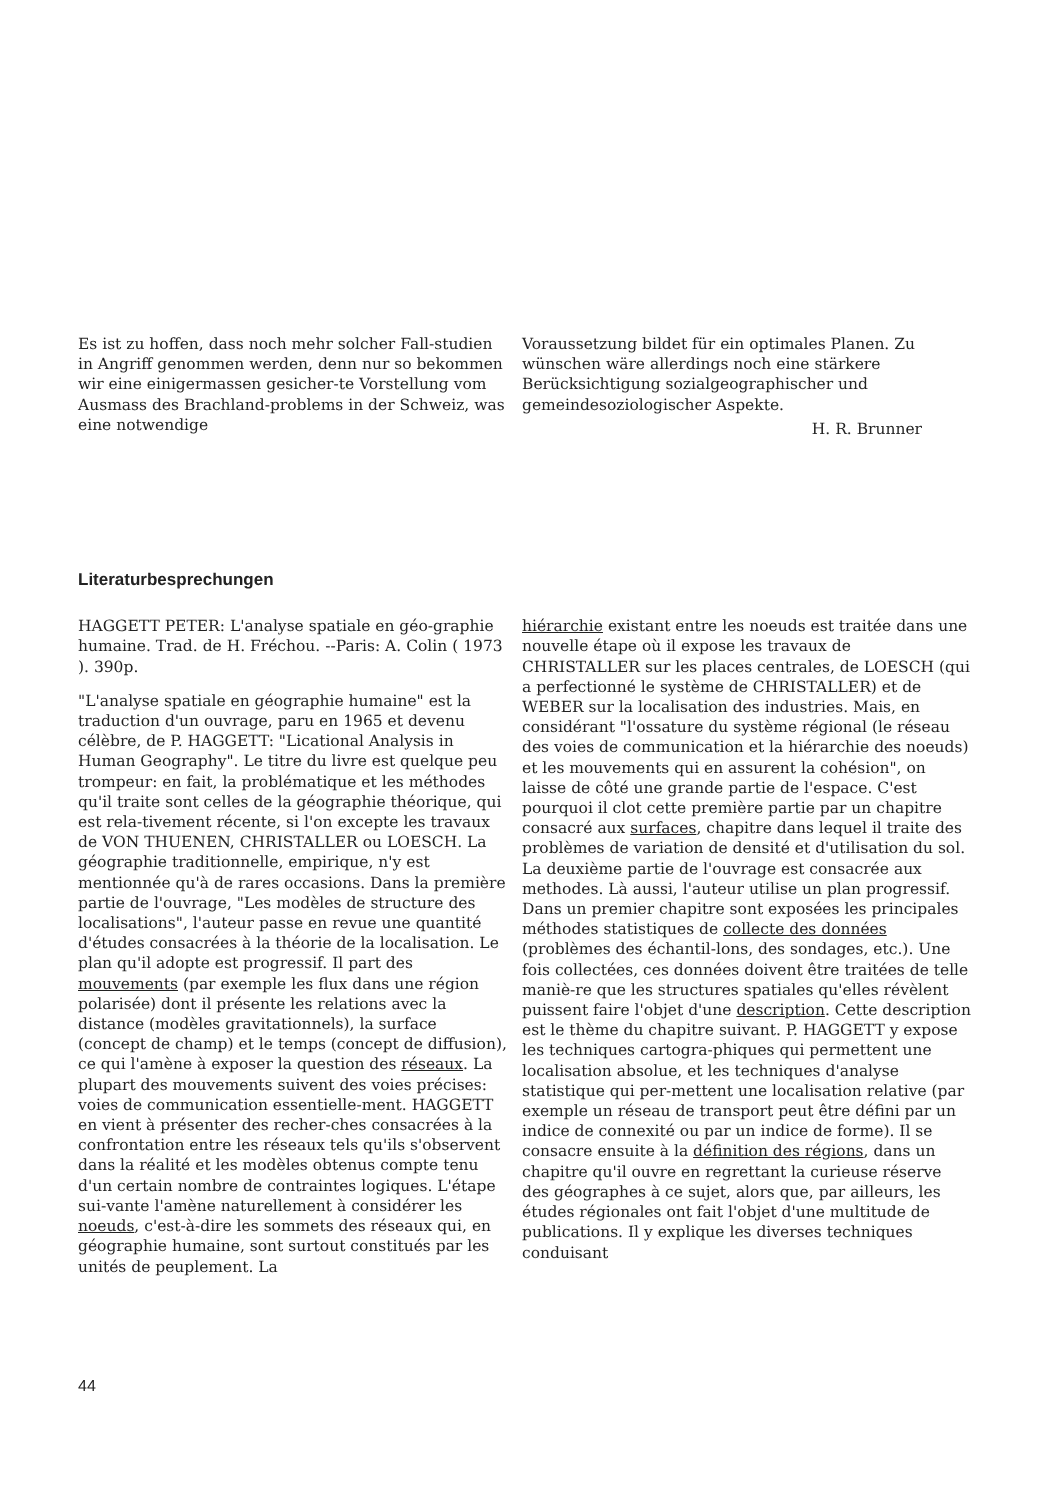Es ist zu hoffen, dass noch mehr solcher Fall-studien in Angriff genommen werden, denn nur so bekommen wir eine einigermassen gesicher-te Vorstellung vom Ausmass des Brachland-problems in der Schweiz, was eine notwendige
Voraussetzung bildet für ein optimales Planen. Zu wünschen wäre allerdings noch eine stärkere Berücksichtigung sozialgeographischer und gemeindesoziologischer Aspekte.
H. R. Brunner
Literaturbesprechungen
HAGGETT PETER: L'analyse spatiale en géo-graphie humaine. Trad. de H. Fréchou. --Paris: A. Colin ( 1973 ). 390p.
"L'analyse spatiale en géographie humaine" est la traduction d'un ouvrage, paru en 1965 et devenu célèbre, de P. HAGGETT: "Licational Analysis in Human Geography". Le titre du livre est quelque peu trompeur: en fait, la problématique et les méthodes qu'il traite sont celles de la géographie théorique, qui est rela-tivement récente, si l'on excepte les travaux de VON THUENEN, CHRISTALLER ou LOESCH. La géographie traditionnelle, empirique, n'y est mentionnée qu'à de rares occasions. Dans la première partie de l'ouvrage, "Les modèles de structure des localisations", l'auteur passe en revue une quantité d'études consacrées à la théorie de la localisation. Le plan qu'il adopte est progressif. Il part des mouvements (par exemple les flux dans une région polarisée) dont il présente les relations avec la distance (modèles gravitationnels), la surface (concept de champ) et le temps (concept de diffusion), ce qui l'amène à exposer la question des réseaux. La plupart des mouvements suivent des voies précises: voies de communication essentielle-ment. HAGGETT en vient à présenter des recher-ches consacrées à la confrontation entre les réseaux tels qu'ils s'observent dans la réalité et les modèles obtenus compte tenu d'un certain nombre de contraintes logiques. L'étape sui-vante l'amène naturellement à considérer les noeuds, c'est-à-dire les sommets des réseaux qui, en géographie humaine, sont surtout constitués par les unités de peuplement. La
hiérarchie existant entre les noeuds est traitée dans une nouvelle étape où il expose les travaux de CHRISTALLER sur les places centrales, de LOESCH (qui a perfectionné le système de CHRISTALLER) et de WEBER sur la localisation des industries. Mais, en considérant "l'ossature du système régional (le réseau des voies de communication et la hiérarchie des noeuds) et les mouvements qui en assurent la cohésion", on laisse de côté une grande partie de l'espace. C'est pourquoi il clot cette première partie par un chapitre consacré aux surfaces, chapitre dans lequel il traite des problèmes de variation de densité et d'utilisation du sol. La deuxième partie de l'ouvrage est consacrée aux methodes. Là aussi, l'auteur utilise un plan progressif. Dans un premier chapitre sont exposées les principales méthodes statistiques de collecte des données (problèmes des échantil-lons, des sondages, etc.). Une fois collectées, ces données doivent être traitées de telle maniè-re que les structures spatiales qu'elles révèlent puissent faire l'objet d'une description. Cette description est le thème du chapitre suivant. P. HAGGETT y expose les techniques cartogra-phiques qui permettent une localisation absolue, et les techniques d'analyse statistique qui per-mettent une localisation relative (par exemple un réseau de transport peut être défini par un indice de connexité ou par un indice de forme). Il se consacre ensuite à la définition des régions, dans un chapitre qu'il ouvre en regrettant la curieuse réserve des géographes à ce sujet, alors que, par ailleurs, les études régionales ont fait l'objet d'une multitude de publications. Il y explique les diverses techniques conduisant
44